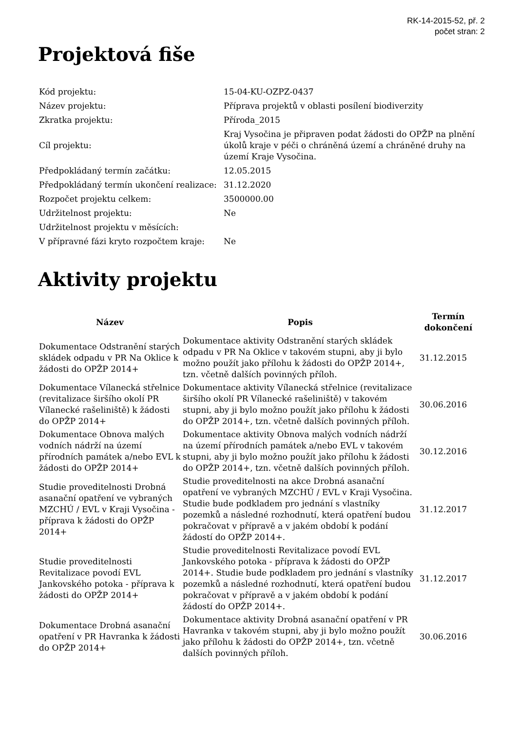RK-14-2015-52, př. 2
počet stran: 2
Projektová fiše
| Kód projektu: | 15-04-KU-OZPZ-0437 |
| Název projektu: | Příprava projektů v oblasti posílení biodiverzity |
| Zkratka projektu: | Příroda_2015 |
| Cíl projektu: | Kraj Vysočina je připraven podat žádosti do OPŽP na plnění úkolů kraje v péči o chráněná území a chráněné druhy na území Kraje Vysočina. |
| Předpokládaný termín začátku: | 12.05.2015 |
| Předpokládaný termín ukončení realizace: | 31.12.2020 |
| Rozpočet projektu celkem: | 3500000.00 |
| Udržitelnost projektu: | Ne |
| Udržitelnost projektu v měsících: | |
| V přípravné fázi kryto rozpočtem kraje: | Ne |
Aktivity projektu
| Název | Popis | Termín dokončení |
| --- | --- | --- |
| Dokumentace Odstranění starých skládek odpadu v PR Na Oklice k žádosti do OPŽP 2014+ | Dokumentace aktivity Odstranění starých skládek odpadu v PR Na Oklice v takovém stupni, aby ji bylo možno použít jako přílohu k žádosti do OPŽP 2014+, tzn. včetně dalších povinných příloh. | 31.12.2015 |
| Dokumentace Vílanecká střelnice (revitalizace širšího okolí PR Vílanecké rašeliniště) k žádosti do OPŽP 2014+ | Dokumentace aktivity Vílanecká střelnice (revitalizace širšího okolí PR Vílanecké rašeliniště) v takovém stupni, aby ji bylo možno použít jako přílohu k žádosti do OPŽP 2014+, tzn. včetně dalších povinných příloh. | 30.06.2016 |
| Dokumentace Obnova malých vodních nádrží na území přírodních památek a/nebo EVL k žádosti do OPŽP 2014+ | Dokumentace aktivity Obnova malých vodních nádrží na území přírodních památek a/nebo EVL v takovém stupni, aby ji bylo možno použít jako přílohu k žádosti do OPŽP 2014+, tzn. včetně dalších povinných příloh. | 30.12.2016 |
| Studie proveditelnosti Drobná asanační opatření ve vybraných MZCHÚ / EVL v Kraji Vysočina - příprava k žádosti do OPŽP 2014+ | Studie proveditelnosti na akce Drobná asanační opatření ve vybraných MZCHÚ / EVL v Kraji Vysočina. Studie bude podkladem pro jednání s vlastníky pozemků a následné rozhodnutí, která opatření budou pokračovat v přípravě a v jakém období k podání žádostí do OPŽP 2014+. | 31.12.2017 |
| Studie proveditelnosti Revitalizace povodí EVL Jankovského potoka - příprava k žádosti do OPŽP 2014+ | Studie proveditelnosti Revitalizace povodí EVL Jankovského potoka - příprava k žádosti do OPŽP 2014+. Studie bude podkladem pro jednání s vlastníky pozemků a následné rozhodnutí, která opatření budou pokračovat v přípravě a v jakém období k podání žádostí do OPŽP 2014+. | 31.12.2017 |
| Dokumentace Drobná asanační opatření v PR Havranka k žádosti do OPŽP 2014+ | Dokumentace aktivity Drobná asanační opatření v PR Havranka v takovém stupni, aby ji bylo možno použít jako přílohu k žádosti do OPŽP 2014+, tzn. včetně dalších povinných příloh. | 30.06.2016 |